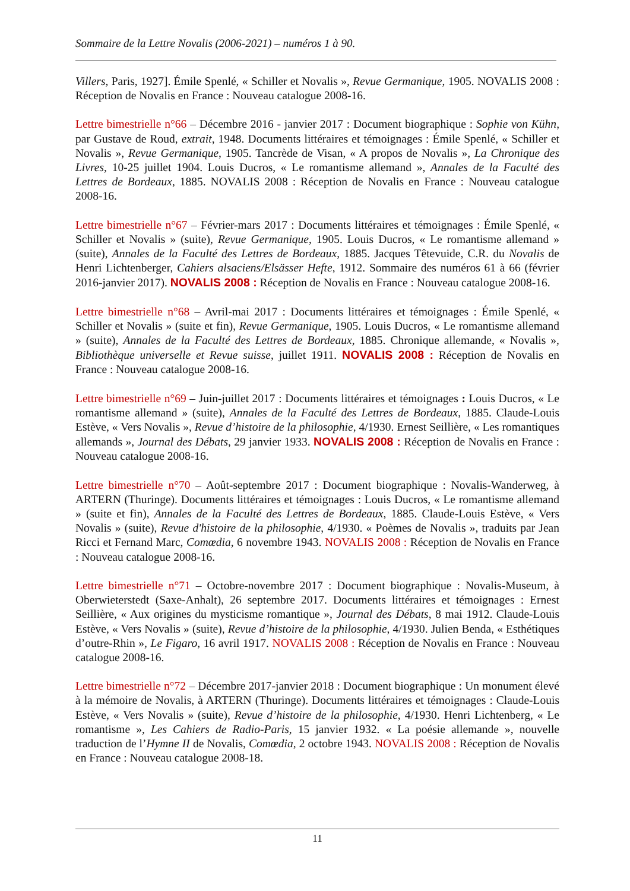Sommaire de la Lettre Novalis (2006-2021) – numéros 1 à 90.
Villers, Paris, 1927]. Émile Spenlé, « Schiller et Novalis », Revue Germanique, 1905. NOVALIS 2008 : Réception de Novalis en France : Nouveau catalogue 2008-16.
Lettre bimestrielle n°66 – Décembre 2016 - janvier 2017 : Document biographique : Sophie von Kühn, par Gustave de Roud, extrait, 1948. Documents littéraires et témoignages : Émile Spenlé, « Schiller et Novalis », Revue Germanique, 1905. Tancrède de Visan, « A propos de Novalis », La Chronique des Livres, 10-25 juillet 1904. Louis Ducros, « Le romantisme allemand », Annales de la Faculté des Lettres de Bordeaux, 1885. NOVALIS 2008 : Réception de Novalis en France : Nouveau catalogue 2008-16.
Lettre bimestrielle n°67 – Février-mars 2017 : Documents littéraires et témoignages : Émile Spenlé, « Schiller et Novalis » (suite), Revue Germanique, 1905. Louis Ducros, « Le romantisme allemand » (suite), Annales de la Faculté des Lettres de Bordeaux, 1885. Jacques Têtevuide, C.R. du Novalis de Henri Lichtenberger, Cahiers alsaciens/Elsässer Hefte, 1912. Sommaire des numéros 61 à 66 (février 2016-janvier 2017). NOVALIS 2008 : Réception de Novalis en France : Nouveau catalogue 2008-16.
Lettre bimestrielle n°68 – Avril-mai 2017 : Documents littéraires et témoignages : Émile Spenlé, « Schiller et Novalis » (suite et fin), Revue Germanique, 1905. Louis Ducros, « Le romantisme allemand » (suite), Annales de la Faculté des Lettres de Bordeaux, 1885. Chronique allemande, « Novalis », Bibliothèque universelle et Revue suisse, juillet 1911. NOVALIS 2008 : Réception de Novalis en France : Nouveau catalogue 2008-16.
Lettre bimestrielle n°69 – Juin-juillet 2017 : Documents littéraires et témoignages : Louis Ducros, « Le romantisme allemand » (suite), Annales de la Faculté des Lettres de Bordeaux, 1885. Claude-Louis Estève, « Vers Novalis », Revue d’histoire de la philosophie, 4/1930. Ernest Seillière, « Les romantiques allemands », Journal des Débats, 29 janvier 1933. NOVALIS 2008 : Réception de Novalis en France : Nouveau catalogue 2008-16.
Lettre bimestrielle n°70 – Août-septembre 2017 : Document biographique : Novalis-Wanderweg, à ARTERN (Thuringe). Documents littéraires et témoignages : Louis Ducros, « Le romantisme allemand » (suite et fin), Annales de la Faculté des Lettres de Bordeaux, 1885. Claude-Louis Estève, « Vers Novalis » (suite), Revue d'histoire de la philosophie, 4/1930. « Poèmes de Novalis », traduits par Jean Ricci et Fernand Marc, Comœdia, 6 novembre 1943. NOVALIS 2008 : Réception de Novalis en France : Nouveau catalogue 2008-16.
Lettre bimestrielle n°71 – Octobre-novembre 2017 : Document biographique : Novalis-Museum, à Oberwieterstedt (Saxe-Anhalt), 26 septembre 2017. Documents littéraires et témoignages : Ernest Seillière, « Aux origines du mysticisme romantique », Journal des Débats, 8 mai 1912. Claude-Louis Estève, « Vers Novalis » (suite), Revue d’histoire de la philosophie, 4/1930. Julien Benda, « Esthétiques d’outre-Rhin », Le Figaro, 16 avril 1917. NOVALIS 2008 : Réception de Novalis en France : Nouveau catalogue 2008-16.
Lettre bimestrielle n°72 – Décembre 2017-janvier 2018 : Document biographique : Un monument élevé à la mémoire de Novalis, à ARTERN (Thuringe). Documents littéraires et témoignages : Claude-Louis Estève, « Vers Novalis » (suite), Revue d’histoire de la philosophie, 4/1930. Henri Lichtenberg, « Le romantisme », Les Cahiers de Radio-Paris, 15 janvier 1932. « La poésie allemande », nouvelle traduction de l’Hymne II de Novalis, Comœdia, 2 octobre 1943. NOVALIS 2008 : Réception de Novalis en France : Nouveau catalogue 2008-18.
11